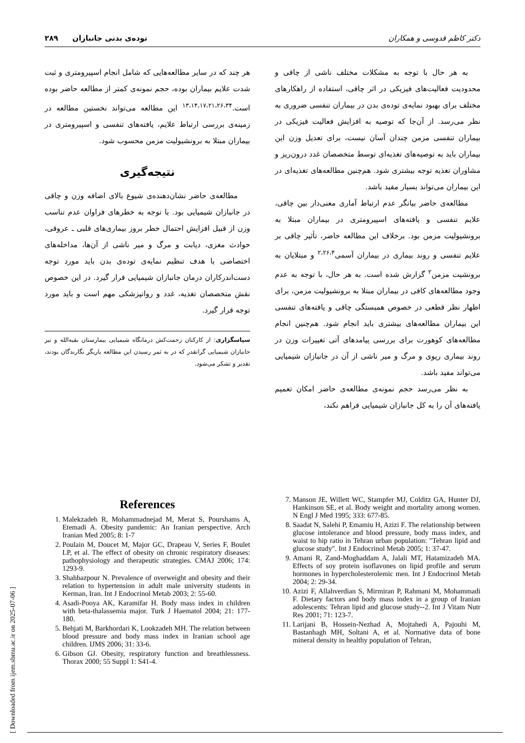دکتر کاظم قدوسی و همکاران توده‌ی بدنی جانبازان ۲۸۹
به هر حال با توجه به مشکلات مختلف ناشی از چاقی و محدودیت فعالیت‌های فیزیکی در اثر چاقی، استفاده از راهکارهای مختلف برای بهبود نمایه‌ی توده‌ی بدن در بیماران تنفسی ضروری به نظر می‌رسد. از آن‌جا که توصیه به افزایش فعالیت فیزیکی در بیماران تنفسی مزمن چندان آسان نیست، برای تعدیل وزن این بیماران باید به توصیه‌های تغذیه‌ای توسط متخصصان غدد درون‌ریز و مشاوران تغذیه توجه بیشتری شود. هم‌چنین مطالعه‌های تغذیه‌ای در این بیماران می‌تواند بسیار مفید باشد.
مطالعه‌ی حاضر بیانگر عدم ارتباط آماری معنی‌دار بین چاقی، علایم تنفسی و یافته‌های اسپیرومتری در بیماران مبتلا به برونشیولیت مزمن بود. برخلاف این مطالعه حاضر، تأثیر چاقی بر علایم تنفسی و روند بیماری در بیماران آسمی<sup>۲،۲۶،۴</sup> و مبتلایان به برونشیت مزمن<sup>۲</sup> گزارش شده است. به هر حال، با توجه به عدم وجود مطالعه‌های کافی در بیماران مبتلا به برونشیولیت مزمن، برای اظهار نظر قطعی در خصوص همبستگی چاقی و یافته‌های تنفسی این بیماران مطالعه‌های بیشتری باید انجام شود. هم‌چنین انجام مطالعه‌های کوهورت برای بررسی پیامدهای آتی تغییرات وزن در روند بیماری ریوی و مرگ و میر ناشی از آن در جانبازان شیمیایی می‌تواند مفید باشد.
به نظر می‌رسد حجم نمونه‌ی مطالعه‌ی حاضر امکان تعمیم یافته‌های آن را به کل جانبازان شیمیایی فراهم نکند،
هر چند که در سایر مطالعه‌هایی که شامل انجام اسپیرومتری و ثبت شدت علایم بیماران بوده، حجم نمونه‌ی کمتر از مطالعه حاضر بوده است.<sup>۱۳،۱۴،۱۷،۲۱،۲۶،۳۴</sup> این مطالعه می‌تواند نخستین مطالعه در زمینه‌ی بررسی ارتباط علایم، یافته‌های تنفسی و اسپیرومتری در بیماران مبتلا به برونشیولیت مزمن محسوب شود.
نتیجه‌گیری
مطالعه‌ی حاضر نشان‌دهنده‌ی شیوع بالای اضافه وزن و چاقی در جانبازان شیمیایی بود. با توجه به خطرهای فراوان عدم تناسب وزن از قبیل افزایش احتمال خطر بروز بیماری‌های قلبی ـ عروقی، حوادث مغزی، دیابت و مرگ و میر ناشی از آن‌ها، مداخله‌های اختصاصی با هدف تنظیم نمایه‌ی توده‌ی بدن باید مورد توجه دست‌اندرکاران درمان جانبازان شیمیایی قرار گیرد. در این خصوص نقش متخصصان تغذیه، غدد و روانپزشکی مهم است و باید مورد توجه قرار گیرد.
سپاسگزاری: از کارکنان زحمت‌کش درمانگاه شیمیایی بیمارستان بقیه‌الله و نیز جانبازان شیمیایی گرانقدر که در به ثمر رسیدن این مطالعه یاریگر نگارندگان بودند، تقدیر و تشکر می‌شود.
References
1. Malekzadeh R, Mohammadnejad M, Merat S, Pourshams A, Etemadi A. Obesity pandemic: An Iranian perspective. Arch Iranian Med 2005; 8: 1-7
2. Poulain M, Doucet M, Major GC, Drapeau V, Series F, Boulet LP, et al. The effect of obesity on chronic respiratory diseases: pathophysiology and therapeutic strategies. CMAJ 2006; 174: 1293-9.
3. Shahbazpour N. Prevalence of overweight and obesity and their relation to hypertension in adult male university students in Kerman, Iran. Int J Endocrinol Metab 2003; 2: 55-60.
4. Asadi-Pooya AK, Karamifar H. Body mass index in children with beta-thalassemia major. Turk J Haematol 2004; 21: 177-180.
5. Behjati M, Barkhordari K, Lookzadeh MH. The relation between blood pressure and body mass index in Iranian school age children. IJMS 2006; 31: 33-6.
6. Gibson GJ. Obesity, respiratory function and breathlessness. Thorax 2000; 55 Suppl 1: S41-4.
7. Manson JE, Willett WC, Stampfer MJ, Colditz GA, Hunter DJ, Hankinson SE, et al. Body weight and mortality among women. N Engl J Med 1995; 333: 677-85.
8. Saadat N, Salehi P, Emamiu H, Azizi F. The relationship between glucose intolerance and blood pressure, body mass index, and waist to hip ratio in Tehran urban population: "Tehran lipid and glucose study". Int J Endocrinol Metab 2005; 1: 37-47.
9. Amani R, Zand-Moghaddam A, Jalali MT, Hatamizadeh MA. Effects of soy protein isoflavones on lipid profile and serum hormones in hypercholesterolemic men. Int J Endocrinol Metab 2004; 2: 29-34.
10. Azizi F, Allahverdian S, Mirmiran P, Rahmani M, Mohammadi F. Dietary factors and body mass index in a group of Iranian adolescents: Tehran lipid and glucose study--2. Int J Vitam Nutr Res 2001; 71: 123-7.
11. Larijani B, Hossein-Nezhad A, Mojtahedi A, Pajouhi M, Bastanhagh MH, Soltani A, et al. Normative data of bone mineral density in healthy population of Tehran,
[ Downloaded from ijem.sbmu.ac.ir on 2025-07-06 ]